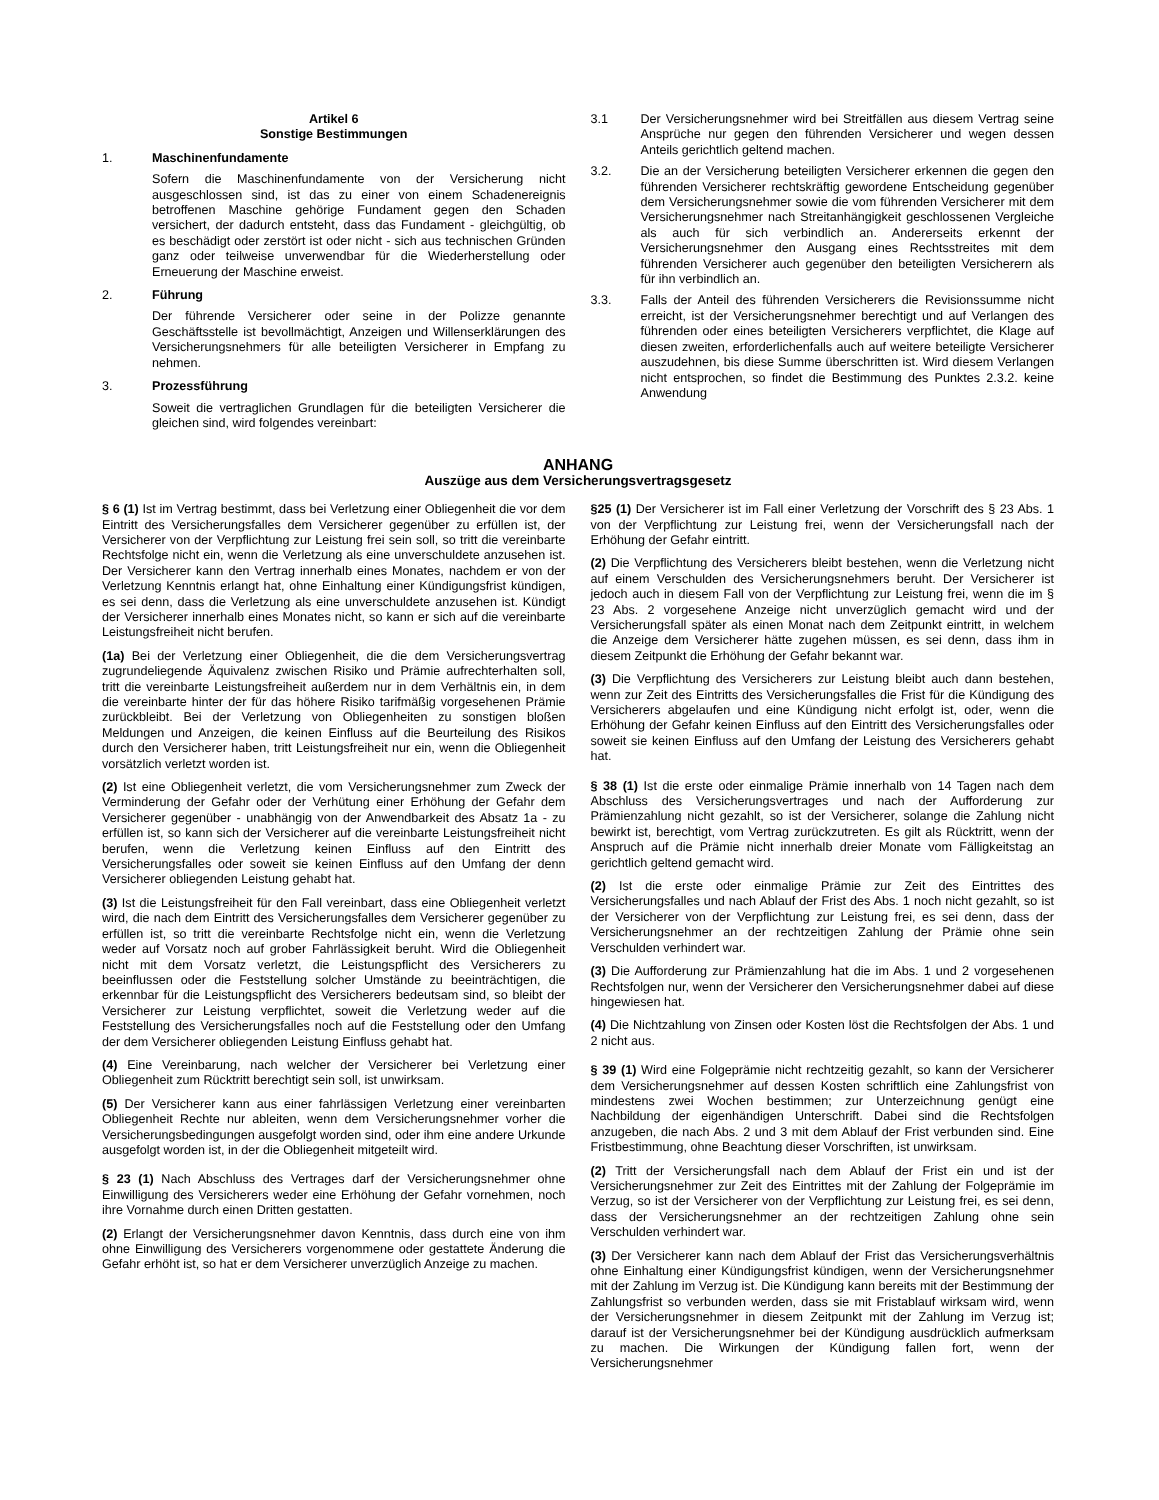Artikel 6
Sonstige Bestimmungen
1. Maschinenfundamente
Sofern die Maschinenfundamente von der Versicherung nicht ausgeschlossen sind, ist das zu einer von einem Schadenereignis betroffenen Maschine gehörige Fundament gegen den Schaden versichert, der dadurch entsteht, dass das Fundament - gleichgültig, ob es beschädigt oder zerstört ist oder nicht - sich aus technischen Gründen ganz oder teilweise unverwendbar für die Wiederherstellung oder Erneuerung der Maschine erweist.
2. Führung
Der führende Versicherer oder seine in der Polizze genannte Geschäftsstelle ist bevollmächtigt, Anzeigen und Willenserklärungen des Versicherungsnehmers für alle beteiligten Versicherer in Empfang zu nehmen.
3. Prozessführung
Soweit die vertraglichen Grundlagen für die beteiligten Versicherer die gleichen sind, wird folgendes vereinbart:
3.1 Der Versicherungsnehmer wird bei Streitfällen aus diesem Vertrag seine Ansprüche nur gegen den führenden Versicherer und wegen dessen Anteils gerichtlich geltend machen.
3.2. Die an der Versicherung beteiligten Versicherer erkennen die gegen den führenden Versicherer rechtskräftig gewordene Entscheidung gegenüber dem Versicherungsnehmer sowie die vom führenden Versicherer mit dem Versicherungsnehmer nach Streitanhängigkeit geschlossenen Vergleiche als auch für sich verbindlich an. Andererseits erkennt der Versicherungsnehmer den Ausgang eines Rechtsstreites mit dem führenden Versicherer auch gegenüber den beteiligten Versicherern als für ihn verbindlich an.
3.3. Falls der Anteil des führenden Versicherers die Revisionssumme nicht erreicht, ist der Versicherungsnehmer berechtigt und auf Verlangen des führenden oder eines beteiligten Versicherers verpflichtet, die Klage auf diesen zweiten, erforderlichenfalls auch auf weitere beteiligte Versicherer auszudehnen, bis diese Summe überschritten ist. Wird diesem Verlangen nicht entsprochen, so findet die Bestimmung des Punktes 2.3.2. keine Anwendung
ANHANG
Auszüge aus dem Versicherungsvertragsgesetz
§ 6 (1) Ist im Vertrag bestimmt, dass bei Verletzung einer Obliegenheit die vor dem Eintritt des Versicherungsfalles dem Versicherer gegenüber zu erfüllen ist, der Versicherer von der Verpflichtung zur Leistung frei sein soll, so tritt die vereinbarte Rechtsfolge nicht ein, wenn die Verletzung als eine unverschuldete anzusehen ist. Der Versicherer kann den Vertrag innerhalb eines Monates, nachdem er von der Verletzung Kenntnis erlangt hat, ohne Einhaltung einer Kündigungsfrist kündigen, es sei denn, dass die Verletzung als eine unverschuldete anzusehen ist. Kündigt der Versicherer innerhalb eines Monates nicht, so kann er sich auf die vereinbarte Leistungsfreiheit nicht berufen.
(1a) Bei der Verletzung einer Obliegenheit, die die dem Versicherungsvertrag zugrundeliegende Äquivalenz zwischen Risiko und Prämie aufrechterhalten soll, tritt die vereinbarte Leistungsfreiheit außerdem nur in dem Verhältnis ein, in dem die vereinbarte hinter der für das höhere Risiko tarifmäßig vorgesehenen Prämie zurückbleibt. Bei der Verletzung von Obliegenheiten zu sonstigen bloßen Meldungen und Anzeigen, die keinen Einfluss auf die Beurteilung des Risikos durch den Versicherer haben, tritt Leistungsfreiheit nur ein, wenn die Obliegenheit vorsätzlich verletzt worden ist.
(2) Ist eine Obliegenheit verletzt, die vom Versicherungsnehmer zum Zweck der Verminderung der Gefahr oder der Verhütung einer Erhöhung der Gefahr dem Versicherer gegenüber - unabhängig von der Anwendbarkeit des Absatz 1a - zu erfüllen ist, so kann sich der Versicherer auf die vereinbarte Leistungsfreiheit nicht berufen, wenn die Verletzung keinen Einfluss auf den Eintritt des Versicherungsfalles oder soweit sie keinen Einfluss auf den Umfang der denn Versicherer obliegenden Leistung gehabt hat.
(3) Ist die Leistungsfreiheit für den Fall vereinbart, dass eine Obliegenheit verletzt wird, die nach dem Eintritt des Versicherungsfalles dem Versicherer gegenüber zu erfüllen ist, so tritt die vereinbarte Rechtsfolge nicht ein, wenn die Verletzung weder auf Vorsatz noch auf grober Fahrlässigkeit beruht. Wird die Obliegenheit nicht mit dem Vorsatz verletzt, die Leistungspflicht des Versicherers zu beeinflussen oder die Feststellung solcher Umstände zu beeinträchtigen, die erkennbar für die Leistungspflicht des Versicherers bedeutsam sind, so bleibt der Versicherer zur Leistung verpflichtet, soweit die Verletzung weder auf die Feststellung des Versicherungsfalles noch auf die Feststellung oder den Umfang der dem Versicherer obliegenden Leistung Einfluss gehabt hat.
(4) Eine Vereinbarung, nach welcher der Versicherer bei Verletzung einer Obliegenheit zum Rücktritt berechtigt sein soll, ist unwirksam.
(5) Der Versicherer kann aus einer fahrlässigen Verletzung einer vereinbarten Obliegenheit Rechte nur ableiten, wenn dem Versicherungsnehmer vorher die Versicherungsbedingungen ausgefolgt worden sind, oder ihm eine andere Urkunde ausgefolgt worden ist, in der die Obliegenheit mitgeteilt wird.
§ 23 (1) Nach Abschluss des Vertrages darf der Versicherungsnehmer ohne Einwilligung des Versicherers weder eine Erhöhung der Gefahr vornehmen, noch ihre Vornahme durch einen Dritten gestatten.
(2) Erlangt der Versicherungsnehmer davon Kenntnis, dass durch eine von ihm ohne Einwilligung des Versicherers vorgenommene oder gestattete Änderung die Gefahr erhöht ist, so hat er dem Versicherer unverzüglich Anzeige zu machen.
§25 (1) Der Versicherer ist im Fall einer Verletzung der Vorschrift des § 23 Abs. 1 von der Verpflichtung zur Leistung frei, wenn der Versicherungsfall nach der Erhöhung der Gefahr eintritt.
(2) Die Verpflichtung des Versicherers bleibt bestehen, wenn die Verletzung nicht auf einem Verschulden des Versicherungsnehmers beruht. Der Versicherer ist jedoch auch in diesem Fall von der Verpflichtung zur Leistung frei, wenn die im § 23 Abs. 2 vorgesehene Anzeige nicht unverzüglich gemacht wird und der Versicherungsfall später als einen Monat nach dem Zeitpunkt eintritt, in welchem die Anzeige dem Versicherer hätte zugehen müssen, es sei denn, dass ihm in diesem Zeitpunkt die Erhöhung der Gefahr bekannt war.
(3) Die Verpflichtung des Versicherers zur Leistung bleibt auch dann bestehen, wenn zur Zeit des Eintritts des Versicherungsfalles die Frist für die Kündigung des Versicherers abgelaufen und eine Kündigung nicht erfolgt ist, oder, wenn die Erhöhung der Gefahr keinen Einfluss auf den Eintritt des Versicherungsfalles oder soweit sie keinen Einfluss auf den Umfang der Leistung des Versicherers gehabt hat.
§ 38 (1) Ist die erste oder einmalige Prämie innerhalb von 14 Tagen nach dem Abschluss des Versicherungsvertrages und nach der Aufforderung zur Prämienzahlung nicht gezahlt, so ist der Versicherer, solange die Zahlung nicht bewirkt ist, berechtigt, vom Vertrag zurückzutreten. Es gilt als Rücktritt, wenn der Anspruch auf die Prämie nicht innerhalb dreier Monate vom Fälligkeitstag an gerichtlich geltend gemacht wird.
(2) Ist die erste oder einmalige Prämie zur Zeit des Eintrittes des Versicherungsfalles und nach Ablauf der Frist des Abs. 1 noch nicht gezahlt, so ist der Versicherer von der Verpflichtung zur Leistung frei, es sei denn, dass der Versicherungsnehmer an der rechtzeitigen Zahlung der Prämie ohne sein Verschulden verhindert war.
(3) Die Aufforderung zur Prämienzahlung hat die im Abs. 1 und 2 vorgesehenen Rechtsfolgen nur, wenn der Versicherer den Versicherungsnehmer dabei auf diese hingewiesen hat.
(4) Die Nichtzahlung von Zinsen oder Kosten löst die Rechtsfolgen der Abs. 1 und 2 nicht aus.
§ 39 (1) Wird eine Folgeprämie nicht rechtzeitig gezahlt, so kann der Versicherer dem Versicherungsnehmer auf dessen Kosten schriftlich eine Zahlungsfrist von mindestens zwei Wochen bestimmen; zur Unterzeichnung genügt eine Nachbildung der eigenhändigen Unterschrift. Dabei sind die Rechtsfolgen anzugeben, die nach Abs. 2 und 3 mit dem Ablauf der Frist verbunden sind. Eine Fristbestimmung, ohne Beachtung dieser Vorschriften, ist unwirksam.
(2) Tritt der Versicherungsfall nach dem Ablauf der Frist ein und ist der Versicherungsnehmer zur Zeit des Eintrittes mit der Zahlung der Folgeprämie im Verzug, so ist der Versicherer von der Verpflichtung zur Leistung frei, es sei denn, dass der Versicherungsnehmer an der rechtzeitigen Zahlung ohne sein Verschulden verhindert war.
(3) Der Versicherer kann nach dem Ablauf der Frist das Versicherungsverhältnis ohne Einhaltung einer Kündigungsfrist kündigen, wenn der Versicherungsnehmer mit der Zahlung im Verzug ist. Die Kündigung kann bereits mit der Bestimmung der Zahlungsfrist so verbunden werden, dass sie mit Fristablauf wirksam wird, wenn der Versicherungsnehmer in diesem Zeitpunkt mit der Zahlung im Verzug ist; darauf ist der Versicherungsnehmer bei der Kündigung ausdrücklich aufmerksam zu machen. Die Wirkungen der Kündigung fallen fort, wenn der Versicherungsnehmer